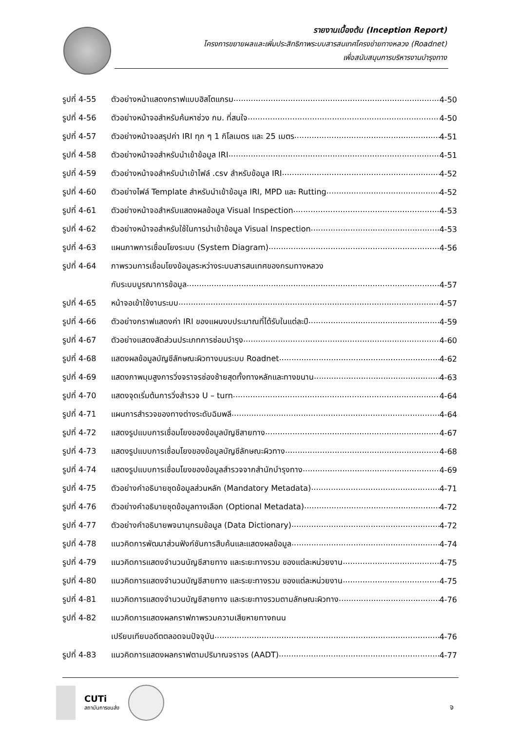รายงานเบื้องต้น (Inception Report)
โครงการขยายผลและเพิ่มประสิทธิภาพระบบสารสนเทศโครงข่ายทางหลวง (Roadnet)
เพื่อสนับสนุนการบริหารงานบำรุงทาง
รูปที่ 4-55 ตัวอย่างหน้าแสดงกราฟแบบฮิสโตแกรม 4-50
รูปที่ 4-56 ตัวอย่างหน้าจอสำหรับค้นหาช่วง กม. ที่สนใจ 4-50
รูปที่ 4-57 ตัวอย่างหน้าจอสรุปค่า IRI ทุก ๆ 1 กิโลเมตร และ 25 เมตร 4-51
รูปที่ 4-58 ตัวอย่างหน้าจอสำหรับนำเข้าข้อมูล IRI 4-51
รูปที่ 4-59 ตัวอย่างหน้าจอสำหรับนำเข้าไฟล์ .csv สำหรับข้อมูล IRI 4-52
รูปที่ 4-60 ตัวอย่างไฟล์ Template สำหรับนำเข้าข้อมูล IRI, MPD และ Rutting 4-52
รูปที่ 4-61 ตัวอย่างหน้าจอสำหรับแสดงผลข้อมูล Visual Inspection 4-53
รูปที่ 4-62 ตัวอย่างหน้าจอสำหรับใช้ในการนำเข้าข้อมูล Visual Inspection 4-53
รูปที่ 4-63 แผนภาพการเชื่อมโยงระบบ (System Diagram) 4-56
รูปที่ 4-64 ภาพรวมการเชื่อมโยงข้อมูลระหว่างระบบสารสนเทศของกรมทางหลวง
กับระบบบูรณาการข้อมูล 4-57
รูปที่ 4-65 หน้าจอเข้าใช้งานระบบ 4-57
รูปที่ 4-66 ตัวอย่างกราฟแสดงค่า IRI ของแผนงบประมาณที่ได้รับในแต่ละปี 4-59
รูปที่ 4-67 ตัวอย่างแสดงสัดส่วนประเภทการซ่อมบำรุง 4-60
รูปที่ 4-68 แสดงผลข้อมูลบัญชีลักษณะผิวทางบนระบบ Roadnet 4-62
รูปที่ 4-69 แสดงภาพมุมสูงการวิ่งจราจรช่องซ้ายสุดทั้งทางหลักและทางขนาน 4-63
รูปที่ 4-70 แสดงจุดเริ่มต้นการวิ่งสำรวจ U – turn 4-64
รูปที่ 4-71 แผนการสำรวจของทางต่างระดับฉิมพลี 4-64
รูปที่ 4-72 แสดงรูปแบบการเชื่อมโยงของข้อมูลบัญชีสายทาง 4-67
รูปที่ 4-73 แสดงรูปแบบการเชื่อมโยงของข้อมูลบัญชีลักษณะผิวทาง 4-68
รูปที่ 4-74 แสดงรูปแบบการเชื่อมโยงของข้อมูลสำรวจจากสำนักบำรุงทาง 4-69
รูปที่ 4-75 ตัวอย่างคำอธิบายชุดข้อมูลส่วนหลัก (Mandatory Metadata) 4-71
รูปที่ 4-76 ตัวอย่างคำอธิบายชุดข้อมูลทางเลือก (Optional Metadata) 4-72
รูปที่ 4-77 ตัวอย่างคำอธิบายพจนานุกรมข้อมูล (Data Dictionary) 4-72
รูปที่ 4-78 แนวคิดการพัฒนาส่วนฟังก์ชันการสืบค้นและแสดงผลข้อมูล 4-74
รูปที่ 4-79 แนวคิดการแสดงจำนวนบัญชีสายทาง และระยะทางรวม ของแต่ละหน่วยงาน 4-75
รูปที่ 4-80 แนวคิดการแสดงจำนวนบัญชีสายทาง และระยะทางรวม ของแต่ละหน่วยงาน 4-75
รูปที่ 4-81 แนวคิดการแสดงจำนวนบัญชีสายทาง และระยะทางรวมตามลักษณะผิวทาง 4-76
รูปที่ 4-82 แนวคิดการแสดงผลกราฟภาพรวมความเสียหายทางถนน
เปรียบเทียบอดีตตลอดจนปัจจุบัน 4-76
รูปที่ 4-83 แนวคิดการแสดงผลกราฟตามปริมาณจราจร (AADT) 4-77
CUTi
สถาบันการขนส่ง
จ